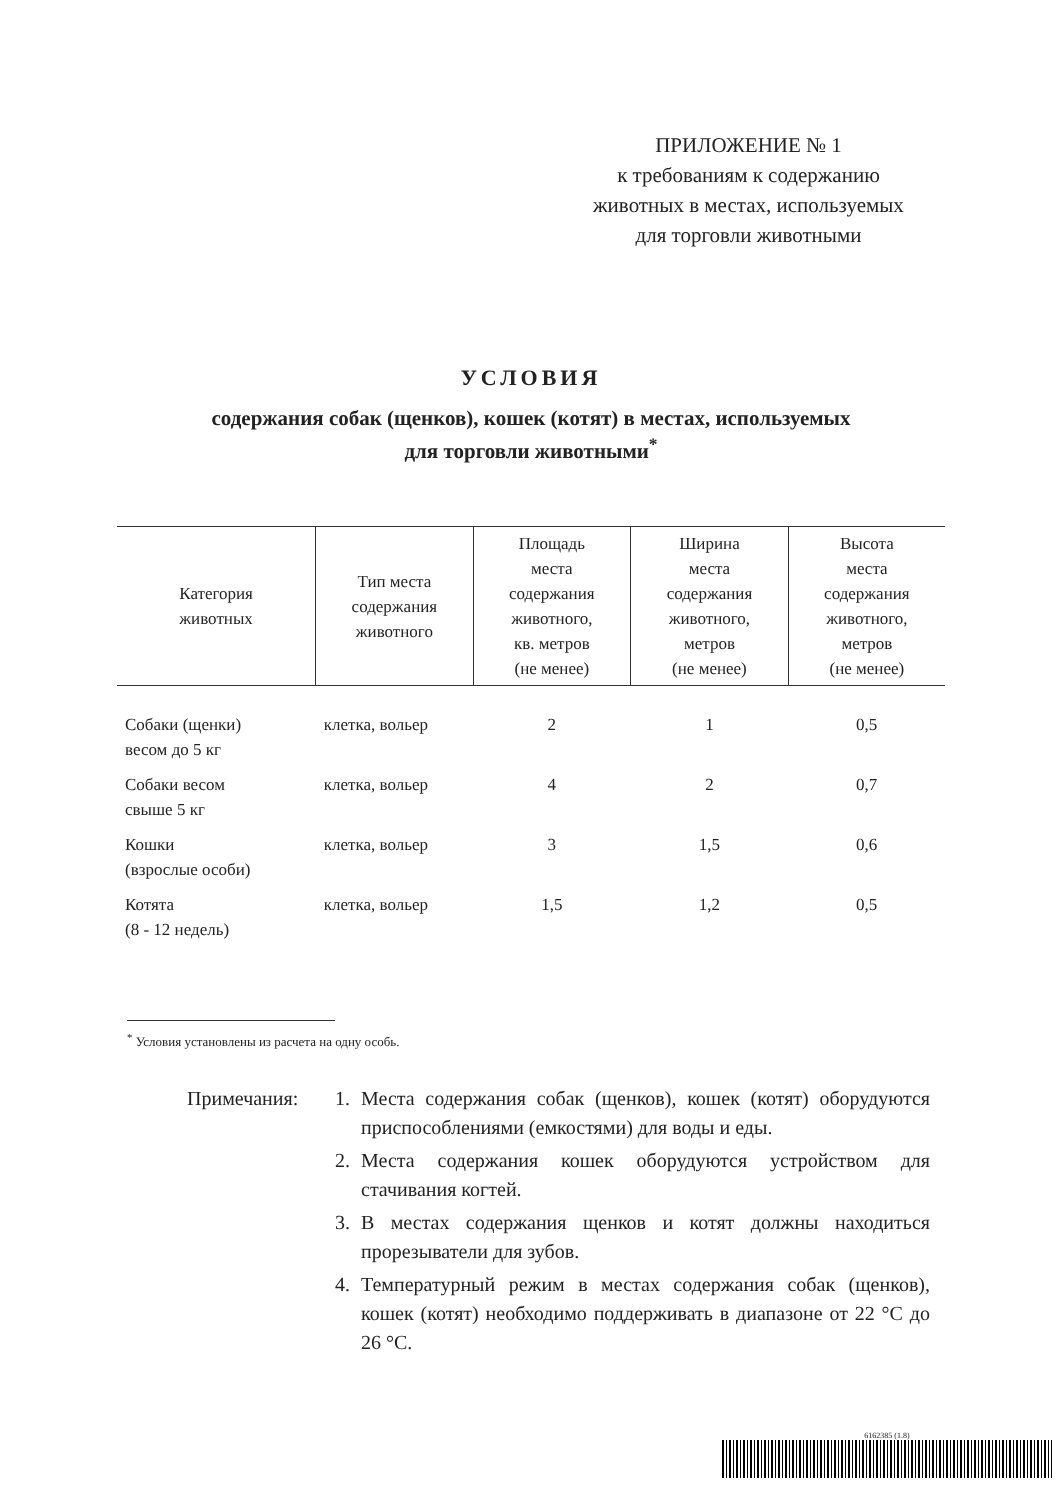ПРИЛОЖЕНИЕ № 1
к требованиям к содержанию
животных в местах, используемых
для торговли животными
УСЛОВИЯ
содержания собак (щенков), кошек (котят) в местах, используемых
для торговли животными<sup>*</sup>
| Категория животных | Тип места содержания животного | Площадь места содержания животного, кв. метров (не менее) | Ширина места содержания животного, метров (не менее) | Высота места содержания животного, метров (не менее) |
| --- | --- | --- | --- | --- |
| Собаки (щенки) весом до 5 кг | клетка, вольер | 2 | 1 | 0,5 |
| Собаки весом свыше 5 кг | клетка, вольер | 4 | 2 | 0,7 |
| Кошки (взрослые особи) | клетка, вольер | 3 | 1,5 | 0,6 |
| Котята (8 - 12 недель) | клетка, вольер | 1,5 | 1,2 | 0,5 |
<sup>*</sup> Условия установлены из расчета на одну особь.
Примечания: 1. Места содержания собак (щенков), кошек (котят) оборудуются приспособлениями (емкостями) для воды и еды.
2. Места содержания кошек оборудуются устройством для стачивания когтей.
3. В местах содержания щенков и котят должны находиться прорезыватели для зубов.
4. Температурный режим в местах содержания собак (щенков), кошек (котят) необходимо поддерживать в диапазоне от 22 °C до 26 °C.
6162385 (1.8)